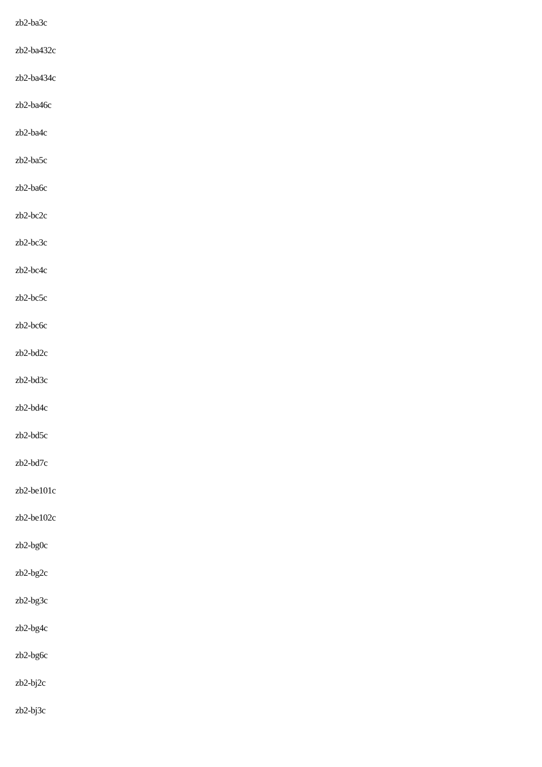zb2-ba3c
zb2-ba432c
zb2-ba434c
zb2-ba46c
zb2-ba4c
zb2-ba5c
zb2-ba6c
zb2-bc2c
zb2-bc3c
zb2-bc4c
zb2-bc5c
zb2-bc6c
zb2-bd2c
zb2-bd3c
zb2-bd4c
zb2-bd5c
zb2-bd7c
zb2-be101c
zb2-be102c
zb2-bg0c
zb2-bg2c
zb2-bg3c
zb2-bg4c
zb2-bg6c
zb2-bj2c
zb2-bj3c